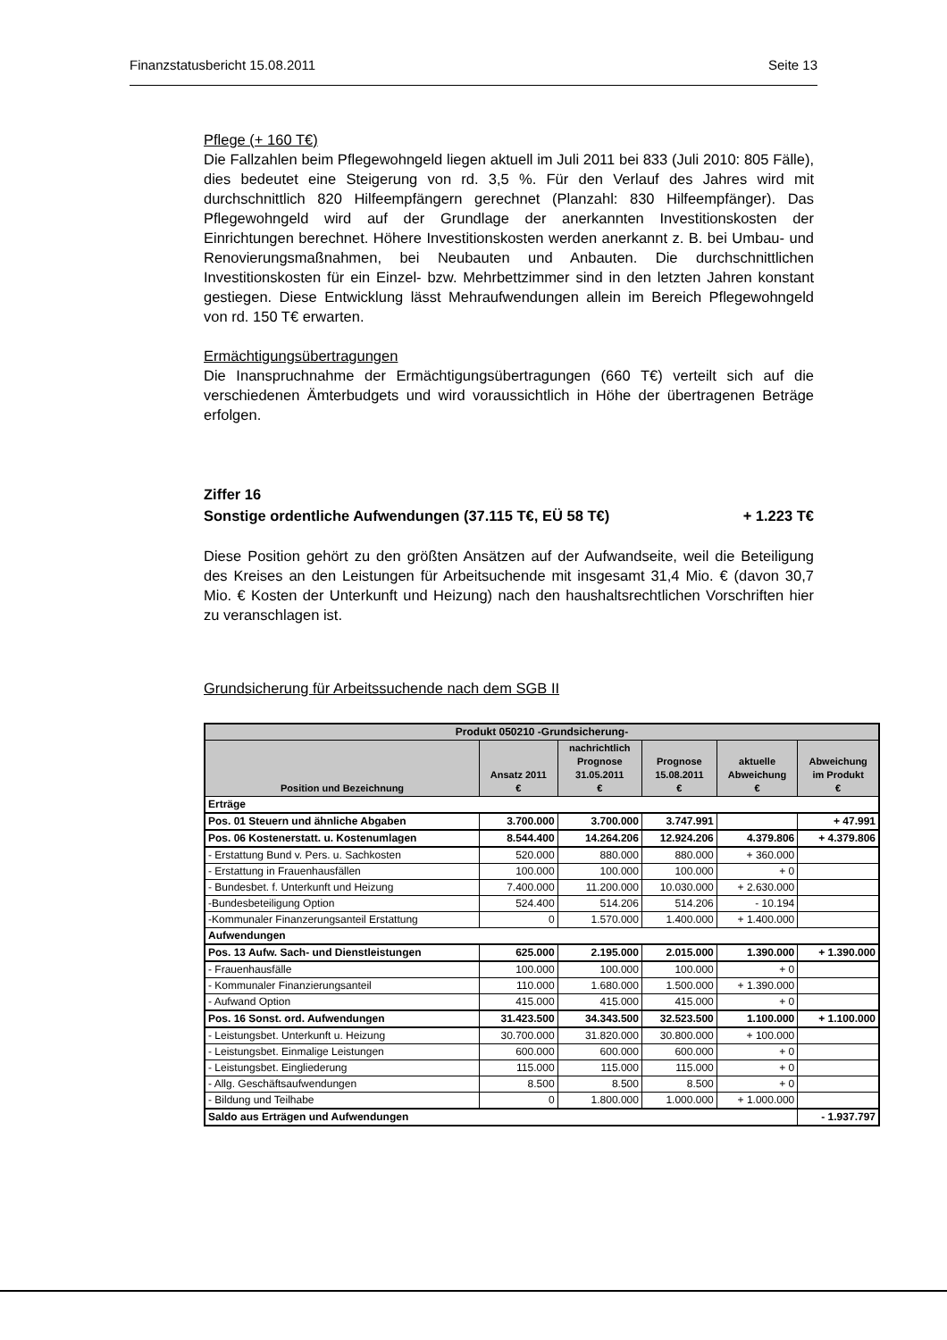Finanzstatusbericht 15.08.2011 Seite 13
Pflege (+ 160 T€)
Die Fallzahlen beim Pflegewohngeld liegen aktuell im Juli 2011 bei 833 (Juli 2010: 805 Fälle), dies bedeutet eine Steigerung von rd. 3,5 %. Für den Verlauf des Jahres wird mit durchschnittlich 820 Hilfeempfängern gerechnet (Planzahl: 830 Hilfeempfänger). Das Pflegewohngeld wird auf der Grundlage der anerkannten Investitionskosten der Einrichtungen berechnet. Höhere Investitionskosten werden anerkannt z. B. bei Umbau- und Renovierungsmaßnahmen, bei Neubauten und Anbauten. Die durchschnittlichen Investitionskosten für ein Einzel- bzw. Mehrbettzimmer sind in den letzten Jahren konstant gestiegen. Diese Entwicklung lässt Mehraufwendungen allein im Bereich Pflegewohngeld von rd. 150 T€ erwarten.
Ermächtigungsübertragungen
Die Inanspruchnahme der Ermächtigungsübertragungen (660 T€) verteilt sich auf die verschiedenen Ämterbudgets und wird voraussichtlich in Höhe der übertragenen Beträge erfolgen.
Ziffer 16
Sonstige ordentliche Aufwendungen (37.115 T€, EÜ 58 T€) + 1.223 T€
Diese Position gehört zu den größten Ansätzen auf der Aufwandseite, weil die Beteiligung des Kreises an den Leistungen für Arbeitsuchende mit insgesamt 31,4 Mio. € (davon 30,7 Mio. € Kosten der Unterkunft und Heizung) nach den haushaltsrechtlichen Vorschriften hier zu veranschlagen ist.
Grundsicherung für Arbeitssuchende nach dem SGB II
| Produkt 050210 -Grundsicherung- | | | | | |
| --- | --- | --- | --- | --- | --- |
| Position und Bezeichnung | Ansatz 2011 € | nachrichtlich Prognose 31.05.2011 € | Prognose 15.08.2011 € | aktuelle Abweichung € | Abweichung im Produkt € |
| Erträge | | | | | |
| Pos. 01 Steuern und ähnliche Abgaben | 3.700.000 | 3.700.000 | 3.747.991 | | + 47.991 |
| Pos. 06 Kostenerstatt. u. Kostenumlagen | 8.544.400 | 14.264.206 | 12.924.206 | 4.379.806 | + 4.379.806 |
| - Erstattung Bund v. Pers. u. Sachkosten | 520.000 | 880.000 | 880.000 | + 360.000 | |
| - Erstattung in Frauenhausfällen | 100.000 | 100.000 | 100.000 | + 0 | |
| - Bundesbet. f. Unterkunft und Heizung | 7.400.000 | 11.200.000 | 10.030.000 | + 2.630.000 | |
| -Bundesbeteiligung Option | 524.400 | 514.206 | 514.206 | - 10.194 | |
| -Kommunaler Finanzerungsanteil Erstattung | 0 | 1.570.000 | 1.400.000 | + 1.400.000 | |
| Aufwendungen | | | | | |
| Pos. 13 Aufw. Sach- und Dienstleistungen | 625.000 | 2.195.000 | 2.015.000 | 1.390.000 | + 1.390.000 |
| - Frauenhausfälle | 100.000 | 100.000 | 100.000 | + 0 | |
| - Kommunaler Finanzierungsanteil | 110.000 | 1.680.000 | 1.500.000 | + 1.390.000 | |
| - Aufwand Option | 415.000 | 415.000 | 415.000 | + 0 | |
| Pos. 16 Sonst. ord. Aufwendungen | 31.423.500 | 34.343.500 | 32.523.500 | 1.100.000 | + 1.100.000 |
| - Leistungsbet. Unterkunft u. Heizung | 30.700.000 | 31.820.000 | 30.800.000 | + 100.000 | |
| - Leistungsbet. Einmalige Leistungen | 600.000 | 600.000 | 600.000 | + 0 | |
| - Leistungsbet. Eingliederung | 115.000 | 115.000 | 115.000 | + 0 | |
| - Allg. Geschäftsaufwendungen | 8.500 | 8.500 | 8.500 | + 0 | |
| - Bildung und Teilhabe | 0 | 1.800.000 | 1.000.000 | + 1.000.000 | |
| Saldo aus Erträgen und Aufwendungen | | | | | - 1.937.797 |